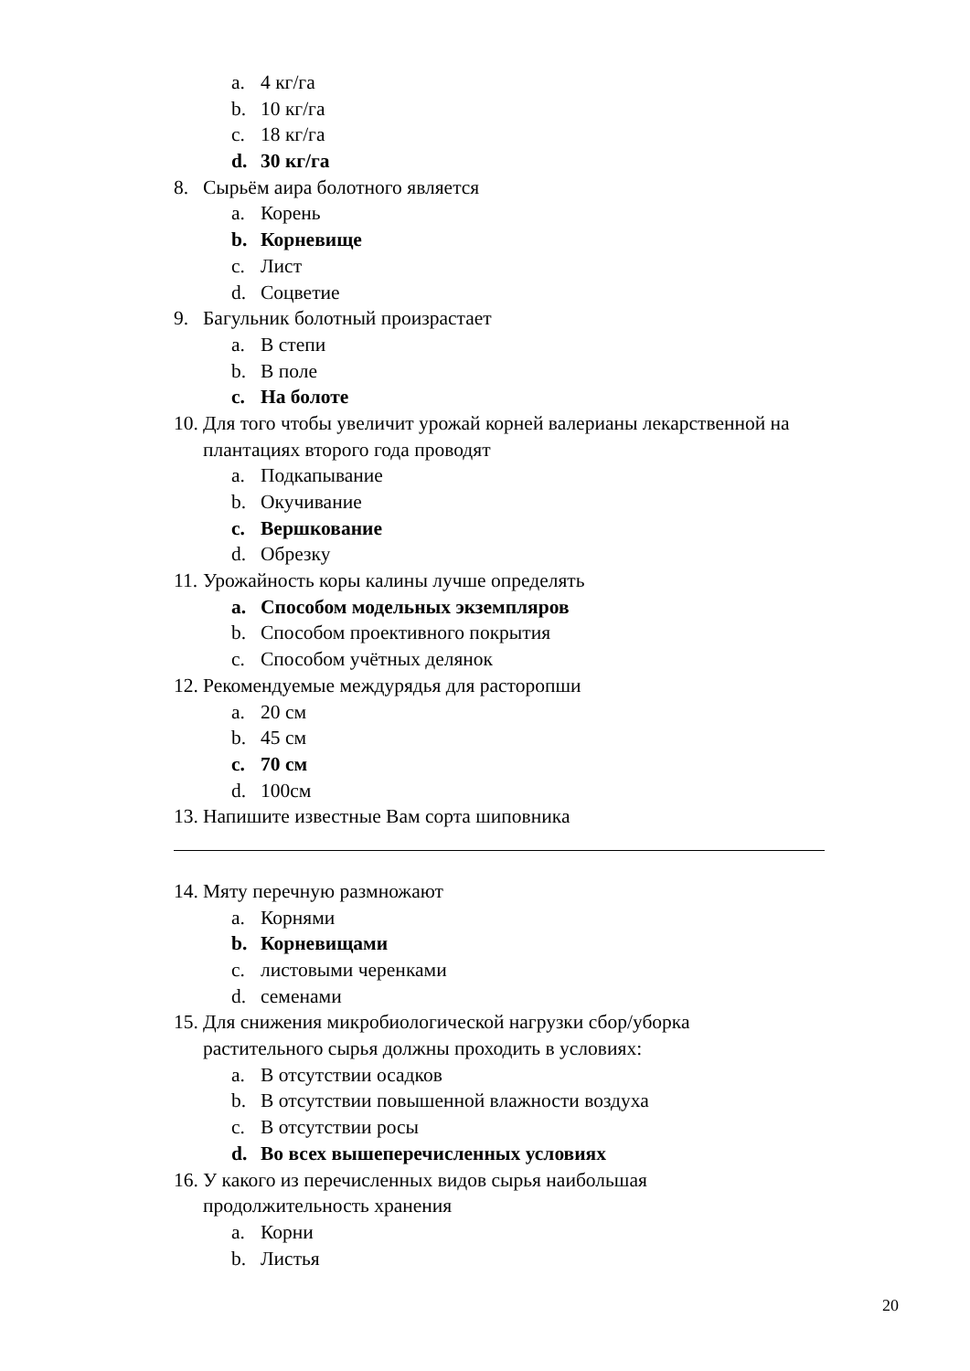a. 4 кг/га
b. 10 кг/га
c. 18 кг/га
d. 30 кг/га
8. Сырьём аира болотного является
a. Корень
b. Корневище
c. Лист
d. Соцветие
9. Багульник болотный произрастает
a. В степи
b. В поле
c. На болоте
10. Для того чтобы увеличит урожай корней валерианы лекарственной на
плантациях второго года проводят
a. Подкапывание
b. Окучивание
c. Вершкование
d. Обрезку
11. Урожайность коры калины лучше определять
a. Способом модельных экземпляров
b. Способом проективного покрытия
c. Способом учётных делянок
12. Рекомендуемые междурядья для расторопши
a. 20 см
b. 45 см
c. 70 см
d. 100см
13. Напишите известные Вам сорта шиповника
14. Мяту перечную размножают
a. Корнями
b. Корневищами
c. листовыми черенками
d. семенами
15. Для снижения микробиологической нагрузки сбор/уборка
растительного сырья должны проходить в условиях:
a. В отсутствии осадков
b. В отсутствии повышенной влажности воздуха
c. В отсутствии росы
d. Во всех вышеперечисленных условиях
16. У какого из перечисленных видов сырья наибольшая
продолжительность хранения
a. Корни
b. Листья
20